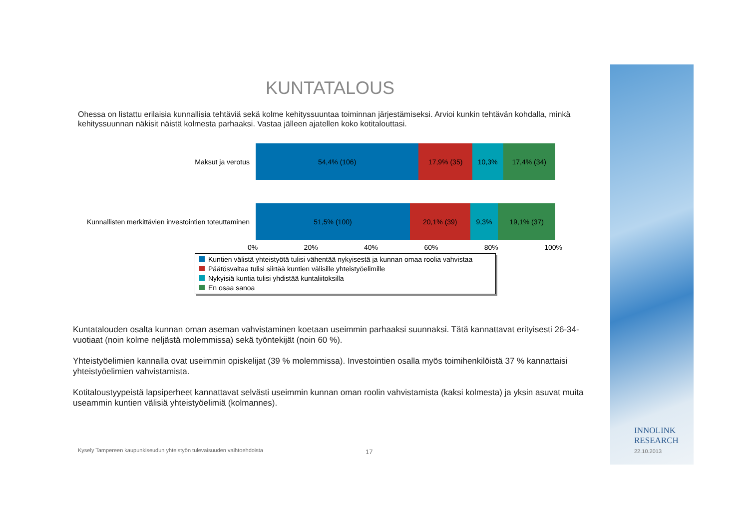KUNTATALOUS
Ohessa on listattu erilaisia kunnallisia tehtäviä sekä kolme kehityssuuntaa toiminnan järjestämiseksi. Arvioi kunkin tehtävän kohdalla, minkä kehityssuunnan näkisit näistä kolmesta parhaaksi. Vastaa jälleen ajatellen koko kotitalouttasi.
Maksut ja verotus
54,4% (106) 17,9% (35) 10,3% 17,4% (34)
Kunnallisten merkittävien investointien toteuttaminen
51,5% (100) 20,1% (39) 9,3% 19,1% (37)
0% 20% 40% 60% 80% 100%
Kuntien välistä yhteistyötä tulisi vähentää nykyisestä ja kunnan omaa roolia vahvistaa
Päätösvaltaa tulisi siirtää kuntien välisille yhteistyöelimille
Nykyisiä kuntia tulisi yhdistää kuntaliitoksilla
En osaa sanoa
Kuntatalouden osalta kunnan oman aseman vahvistaminen koetaan useimmin parhaaksi suunnaksi. Tätä kannattavat erityisesti 26-34-vuotiaat (noin kolme neljästä molemmissa) sekä työntekijät (noin 60 %).
Yhteistyöelimien kannalla ovat useimmin opiskelijat (39 % molemmissa). Investointien osalla myös toimihenkilöistä 37 % kannattaisi yhteistyöelimien vahvistamista.
Kotitaloustyypeistä lapsiperheet kannattavat selvästi useimmin kunnan oman roolin vahvistamista (kaksi kolmesta) ja yksin asuvat muita useammin kuntien välisiä yhteistyöelimiä (kolmannes).
Kysely Tampereen kaupunkiseudun yhteistyön tulevaisuuden vaihtoehdoista
17
INNOLINK
RESEARCH
22.10.2013